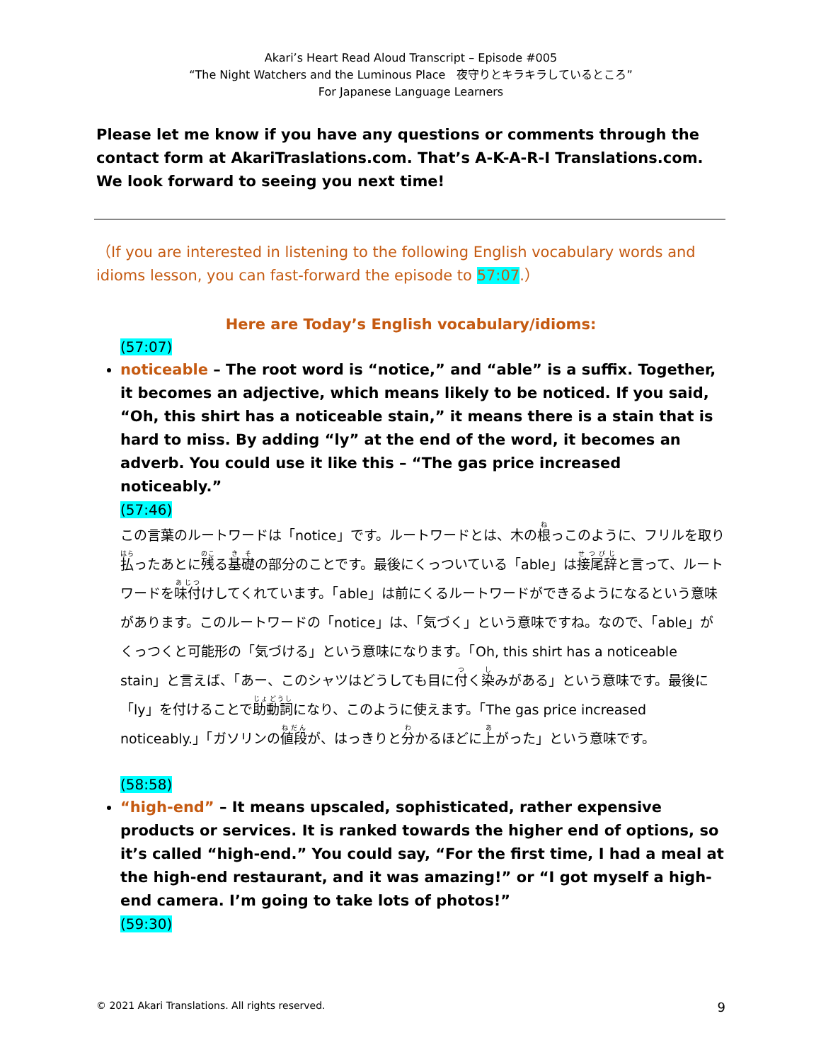Akari’s Heart Read Aloud Transcript – Episode #005
“The Night Watchers and the Luminous Place　夜守りとキラキラしているところ”
For Japanese Language Learners
Please let me know if you have any questions or comments through the contact form at AkariTraslations.com. That’s A-K-A-R-I Translations.com. We look forward to seeing you next time!
（If you are interested in listening to the following English vocabulary words and idioms lesson, you can fast-forward the episode to 57:07.）
Here are Today’s English vocabulary/idioms:
(57:07)
noticeable – The root word is “notice,” and “able” is a suffix. Together, it becomes an adjective, which means likely to be noticed. If you said, “Oh, this shirt has a noticeable stain,” it means there is a stain that is hard to miss. By adding “ly” at the end of the word, it becomes an adverb. You could use it like this – “The gas price increased noticeably.”
(57:46)
この言葉のルートワードは「notice」です。ルートワードとは、木の根っこのように、フリルを取り払ったあとに残る基礎の部分のことです。最後にくっついている「able」は接尾辞と言って、ルートワードを味付けしてくれています。「able」は前にくるルートワードができるようになるという意味があります。このルートワードの「notice」は、「気づく」という意味ですね。なので、「able」がくっつくと可能形の「気づける」という意味になります。「Oh, this shirt has a noticeable stain」と言えば、「あー、このシャツはどうしても目に付く染みがある」という意味です。最後に「ly」を付けることで助動詞になり、このように使えます。「The gas price increased noticeably.」「ガソリンの値段が、はっきりと分かるほどに上がった」という意味です。
(58:58)
“high-end” – It means upscaled, sophisticated, rather expensive products or services. It is ranked towards the higher end of options, so it’s called “high-end.” You could say, “For the first time, I had a meal at the high-end restaurant, and it was amazing!” or “I got myself a high-end camera. I’m going to take lots of photos!”
(59:30)
© 2021 Akari Translations. All rights reserved. 9